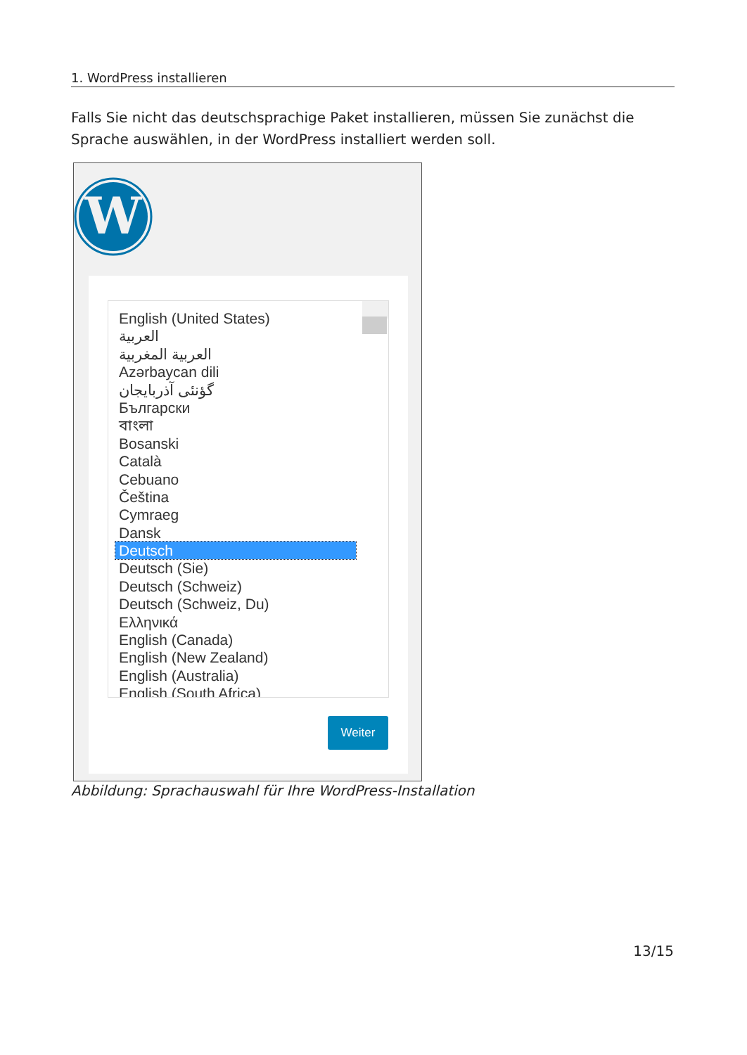1. WordPress installieren
Falls Sie nicht das deutschsprachige Paket installieren, müssen Sie zunächst die Sprache auswählen, in der WordPress installiert werden soll.
W
English (United States)
العربية
العربية المغربية
Azərbaycan dili
گؤنئی آذربایجان
Български
বাংলা
Bosanski
Català
Cebuano
Čeština
Cymraeg
Dansk
Deutsch
Deutsch (Sie)
Deutsch (Schweiz)
Deutsch (Schweiz, Du)
Ελληνικά
English (Canada)
English (New Zealand)
English (Australia)
English (South Africa)
Weiter
Abbildung: Sprachauswahl für Ihre WordPress-Installation
13/15